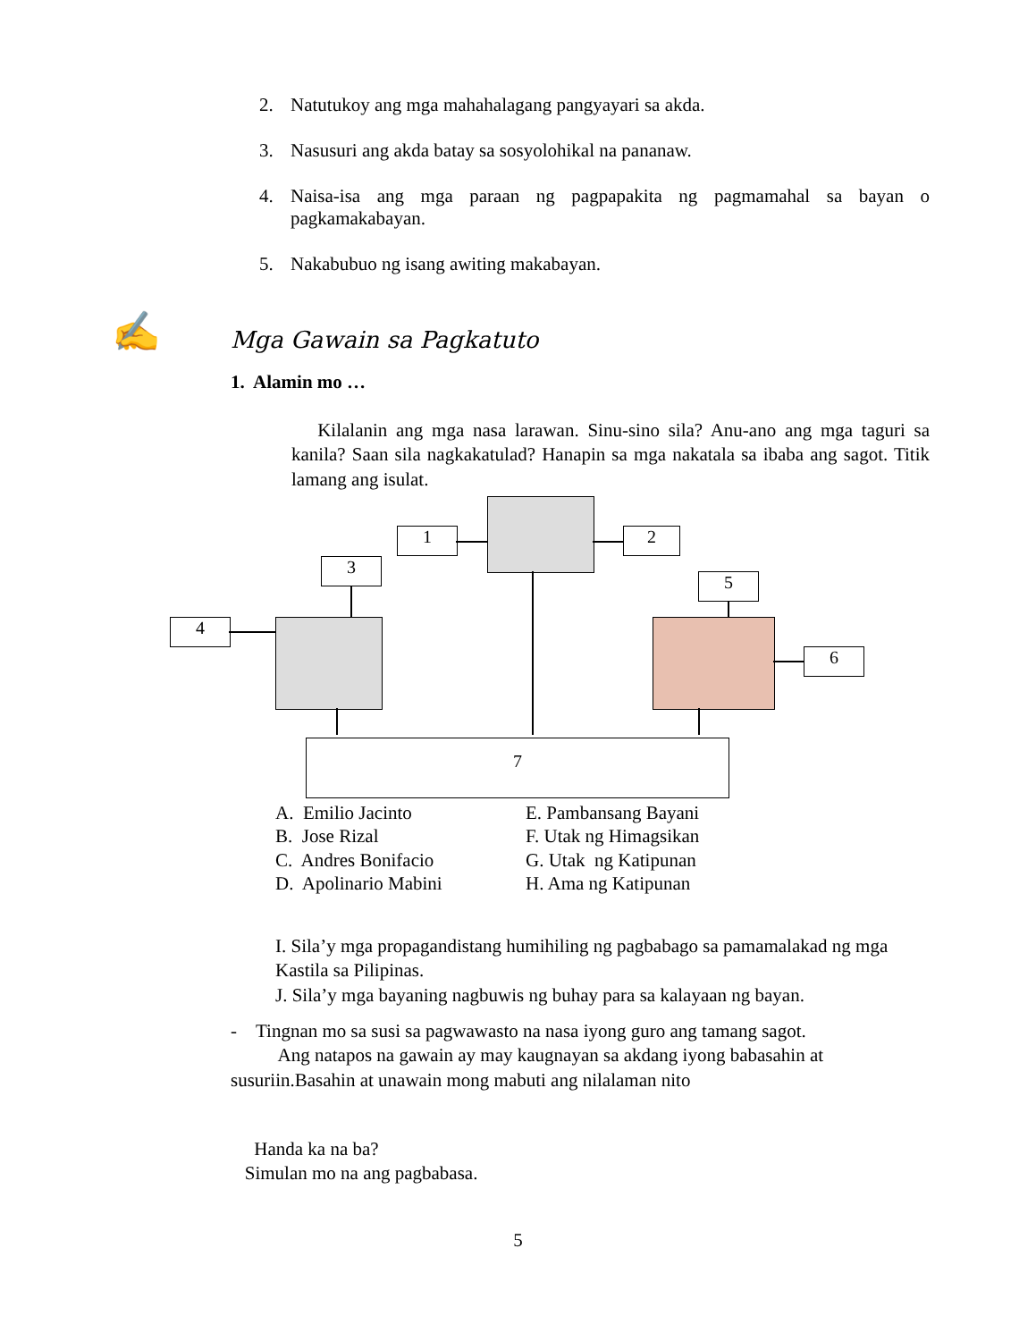2. Natutukoy ang mga mahahalagang pangyayari sa akda.
3. Nasusuri ang akda batay sa sosyolohikal na pananaw.
4. Naisa-isa ang mga paraan ng pagpapakita ng pagmamahal sa bayan o pagkamakabayan.
5. Nakabubuo ng isang awiting makabayan.
✍ Mga Gawain sa Pagkatuto
1. Alamin mo …
Kilalanin ang mga nasa larawan. Sinu-sino sila? Anu-ano ang mga taguri sa kanila? Saan sila nagkakatulad? Hanapin sa mga nakatala sa ibaba ang sagot. Titik lamang ang isulat.
1 2
3
4
5
6
7
A. Emilio Jacinto
B. Jose Rizal
C. Andres Bonifacio
D. Apolinario Mabini
E. Pambansang Bayani
F. Utak ng Himagsikan
G. Utak ng Katipunan
H. Ama ng Katipunan
I. Sila’y mga propagandistang humihiling ng pagbabago sa pamamalakad ng mga Kastila sa Pilipinas.
J. Sila’y mga bayaning nagbuwis ng buhay para sa kalayaan ng bayan.
- Tingnan mo sa susi sa pagwawasto na nasa iyong guro ang tamang sagot.
Ang natapos na gawain ay may kaugnayan sa akdang iyong babasahin at susuriin.Basahin at unawain mong mabuti ang nilalaman nito
Handa ka na ba?
Simulan mo na ang pagbabasa.
5